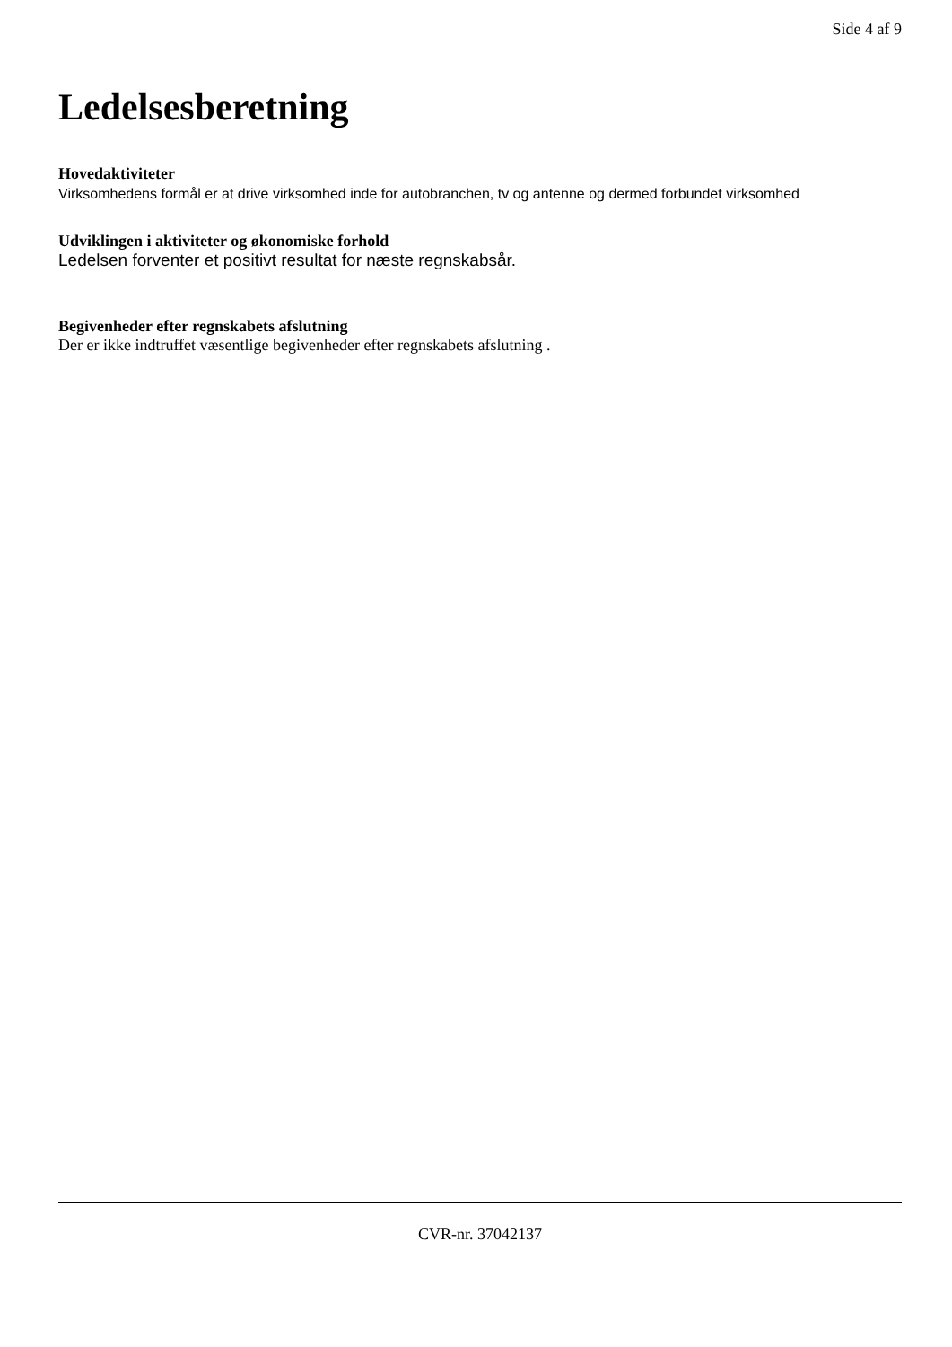Side 4 af 9
Ledelsesberetning
Hovedaktiviteter
Virksomhedens formål er at drive virksomhed inde for autobranchen, tv og antenne og dermed forbundet virksomhed
Udviklingen i aktiviteter og økonomiske forhold
Ledelsen forventer et positivt resultat for næste regnskabsår.
Begivenheder efter regnskabets afslutning
Der er ikke indtruffet væsentlige begivenheder efter regnskabets afslutning .
CVR-nr. 37042137